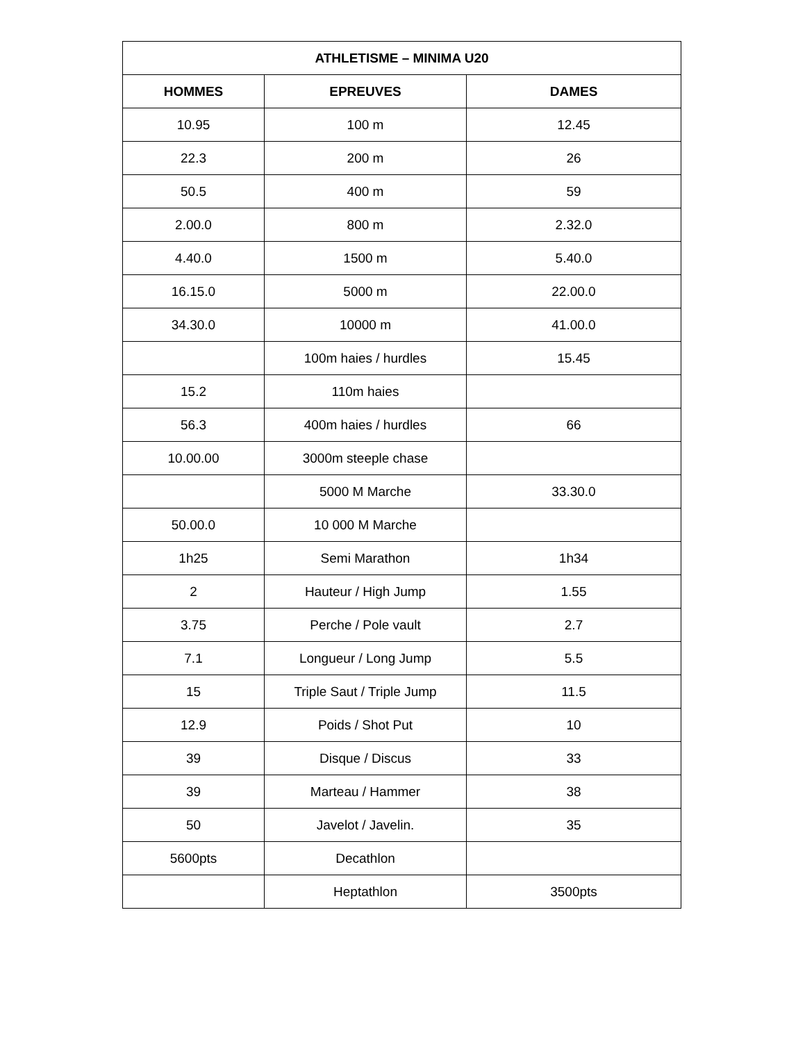| ATHLETISME – MINIMA U20 | | |
| --- | --- | --- |
| HOMMES | EPREUVES | DAMES |
| 10.95 | 100 m | 12.45 |
| 22.3 | 200 m | 26 |
| 50.5 | 400 m | 59 |
| 2.00.0 | 800 m | 2.32.0 |
| 4.40.0 | 1500 m | 5.40.0 |
| 16.15.0 | 5000 m | 22.00.0 |
| 34.30.0 | 10000 m | 41.00.0 |
| | 100m haies / hurdles | 15.45 |
| 15.2 | 110m haies | |
| 56.3 | 400m haies / hurdles | 66 |
| 10.00.00 | 3000m steeple chase | |
| | 5000 M Marche | 33.30.0 |
| 50.00.0 | 10 000 M Marche | |
| 1h25 | Semi Marathon | 1h34 |
| 2 | Hauteur / High Jump | 1.55 |
| 3.75 | Perche / Pole vault | 2.7 |
| 7.1 | Longueur / Long Jump | 5.5 |
| 15 | Triple Saut / Triple Jump | 11.5 |
| 12.9 | Poids / Shot Put | 10 |
| 39 | Disque / Discus | 33 |
| 39 | Marteau / Hammer | 38 |
| 50 | Javelot / Javelin. | 35 |
| 5600pts | Decathlon | |
| | Heptathlon | 3500pts |